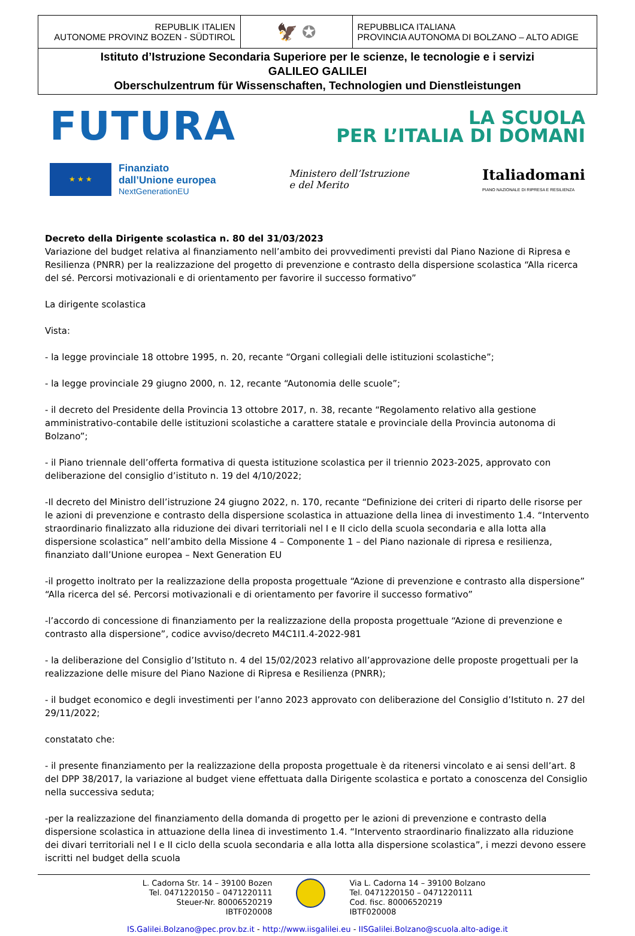| REPUBLIK ITALIEN AUTONOME PROVINZ BOZEN - SÜDTIROL | 🦅 ✪ | REPUBBLICA ITALIANA PROVINCIA AUTONOMA DI BOLZANO – ALTO ADIGE |
Istituto d’Istruzione Secondaria Superiore per le scienze, le tecnologie e i servizi
GALILEO GALILEI
Oberschulzentrum für Wissenschaften, Technologien und Dienstleistungen
FUTURA
LA SCUOLA
PER L’ITALIA DI DOMANI
★ ★ ★
Finanziato
dall’Unione europea
NextGenerationEU
Ministero dell’Istruzione
e del Merito
Italiadomani
PIANO NAZIONALE DI RIPRESA E RESILIENZA
Decreto della Dirigente scolastica n. 80 del 31/03/2023
Variazione del budget relativa al finanziamento nell’ambito dei provvedimenti previsti dal Piano Nazione di Ripresa e Resilienza (PNRR) per la realizzazione del progetto di prevenzione e contrasto della dispersione scolastica “Alla ricerca del sé. Percorsi motivazionali e di orientamento per favorire il successo formativo”
La dirigente scolastica
Vista:
- la legge provinciale 18 ottobre 1995, n. 20, recante “Organi collegiali delle istituzioni scolastiche”;
- la legge provinciale 29 giugno 2000, n. 12, recante “Autonomia delle scuole”;
- il decreto del Presidente della Provincia 13 ottobre 2017, n. 38, recante “Regolamento relativo alla gestione amministrativo-contabile delle istituzioni scolastiche a carattere statale e provinciale della Provincia autonoma di Bolzano”;
- il Piano triennale dell’offerta formativa di questa istituzione scolastica per il triennio 2023-2025, approvato con deliberazione del consiglio d’istituto n. 19 del 4/10/2022;
-Il decreto del Ministro dell’istruzione 24 giugno 2022, n. 170, recante “Definizione dei criteri di riparto delle risorse per le azioni di prevenzione e contrasto della dispersione scolastica in attuazione della linea di investimento 1.4. “Intervento straordinario finalizzato alla riduzione dei divari territoriali nel I e II ciclo della scuola secondaria e alla lotta alla dispersione scolastica” nell’ambito della Missione 4 – Componente 1 – del Piano nazionale di ripresa e resilienza, finanziato dall’Unione europea – Next Generation EU
-il progetto inoltrato per la realizzazione della proposta progettuale “Azione di prevenzione e contrasto alla dispersione” “Alla ricerca del sé. Percorsi motivazionali e di orientamento per favorire il successo formativo”
-l’accordo di concessione di finanziamento per la realizzazione della proposta progettuale “Azione di prevenzione e contrasto alla dispersione”, codice avviso/decreto M4C1I1.4-2022-981
- la deliberazione del Consiglio d’Istituto n. 4 del 15/02/2023 relativo all’approvazione delle proposte progettuali per la realizzazione delle misure del Piano Nazione di Ripresa e Resilienza (PNRR);
- il budget economico e degli investimenti per l’anno 2023 approvato con deliberazione del Consiglio d’Istituto n. 27 del 29/11/2022;
constatato che:
- il presente finanziamento per la realizzazione della proposta progettuale è da ritenersi vincolato e ai sensi dell’art. 8 del DPP 38/2017, la variazione al budget viene effettuata dalla Dirigente scolastica e portato a conoscenza del Consiglio nella successiva seduta;
-per la realizzazione del finanziamento della domanda di progetto per le azioni di prevenzione e contrasto della dispersione scolastica in attuazione della linea di investimento 1.4. “Intervento straordinario finalizzato alla riduzione dei divari territoriali nel I e II ciclo della scuola secondaria e alla lotta alla dispersione scolastica”, i mezzi devono essere iscritti nel budget della scuola
L. Cadorna Str. 14 – 39100 Bozen
Tel. 0471220150 – 0471220111
Steuer-Nr. 80006520219
IBTF020008
Via L. Cadorna 14 – 39100 Bolzano
Tel. 0471220150 – 0471220111
Cod. fisc. 80006520219
IBTF020008
IS.Galilei.Bolzano@pec.prov.bz.it - http://www.iisgalilei.eu - IISGalilei.Bolzano@scuola.alto-adige.it